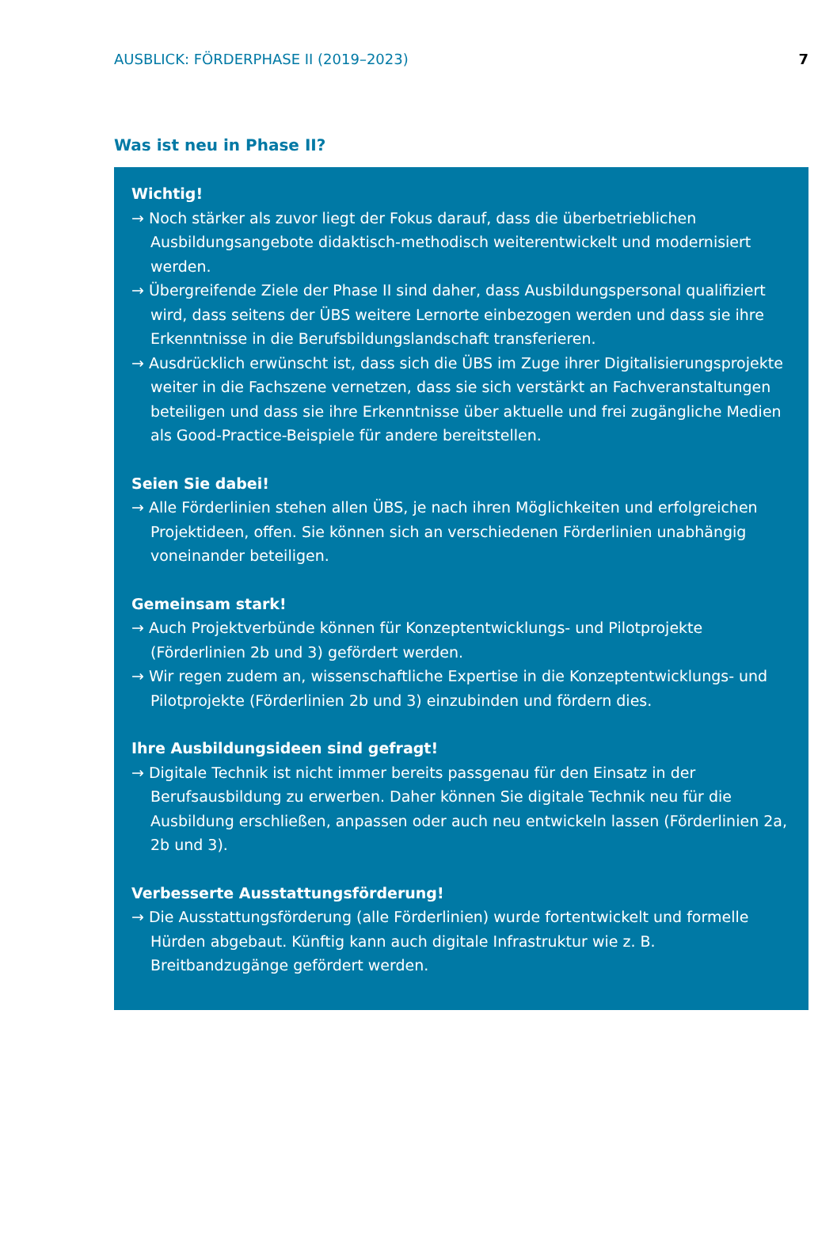AUSBLICK: FÖRDERPHASE II (2019–2023) 7
Was ist neu in Phase II?
Wichtig!
→ Noch stärker als zuvor liegt der Fokus darauf, dass die überbetrieblichen Ausbildungsangebote didaktisch-methodisch weiterentwickelt und modernisiert werden.
→ Übergreifende Ziele der Phase II sind daher, dass Ausbildungspersonal qualifiziert wird, dass seitens der ÜBS weitere Lernorte einbezogen werden und dass sie ihre Erkenntnisse in die Berufsbildungslandschaft transferieren.
→ Ausdrücklich erwünscht ist, dass sich die ÜBS im Zuge ihrer Digitalisierungsprojekte weiter in die Fachszene vernetzen, dass sie sich verstärkt an Fachveranstaltungen beteiligen und dass sie ihre Erkenntnisse über aktuelle und frei zugängliche Medien als Good-Practice-Beispiele für andere bereitstellen.
Seien Sie dabei!
→ Alle Förderlinien stehen allen ÜBS, je nach ihren Möglichkeiten und erfolgreichen Projektideen, offen. Sie können sich an verschiedenen Förderlinien unabhängig voneinander beteiligen.
Gemeinsam stark!
→ Auch Projektverbünde können für Konzeptentwicklungs- und Pilotprojekte (Förderlinien 2b und 3) gefördert werden.
→ Wir regen zudem an, wissenschaftliche Expertise in die Konzeptentwicklungs- und Pilotprojekte (Förderlinien 2b und 3) einzubinden und fördern dies.
Ihre Ausbildungsideen sind gefragt!
→ Digitale Technik ist nicht immer bereits passgenau für den Einsatz in der Berufsausbildung zu erwerben. Daher können Sie digitale Technik neu für die Ausbildung erschließen, anpassen oder auch neu entwickeln lassen (Förderlinien 2a, 2b und 3).
Verbesserte Ausstattungsförderung!
→ Die Ausstattungsförderung (alle Förderlinien) wurde fortentwickelt und formelle Hürden abgebaut. Künftig kann auch digitale Infrastruktur wie z. B. Breitbandzugänge gefördert werden.